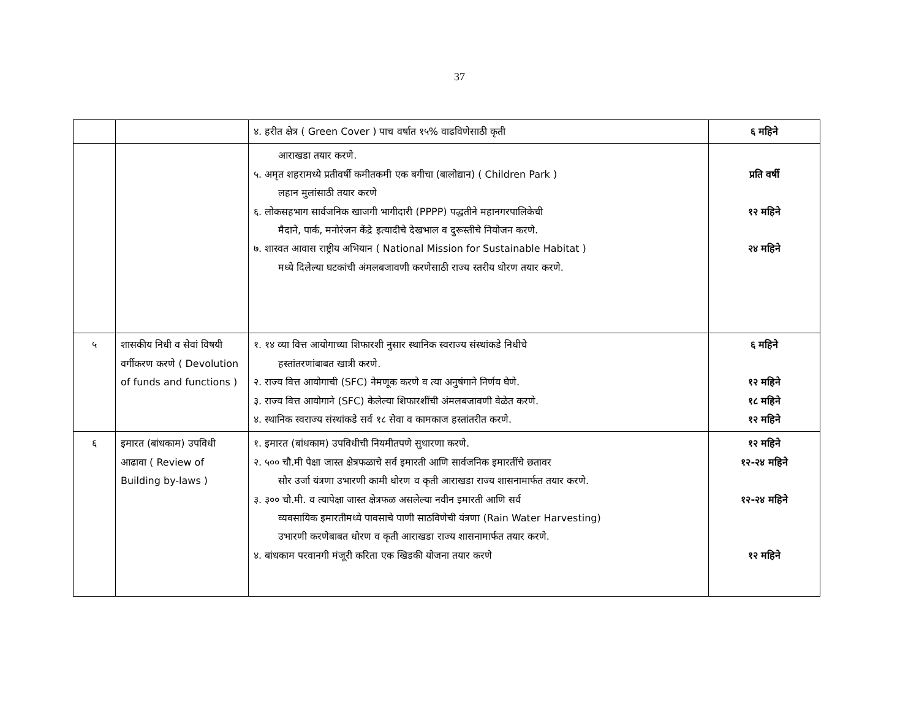37
| | | ४. हरीत क्षेत्र ( Green Cover ) पाच वर्षात १५% वाढविणेसाठी कृती | ६ महिने |
| | | आराखडा तयार करणे. ५. अमृत शहरामध्ये प्रतीवर्षी कमीतकमी एक बगीचा (बालोद्यान) ( Children Park ) लहान मुलांसाठी तयार करणे ६. लोकसहभाग सार्वजनिक खाजगी भागीदारी (PPPP) पद्धतीने महानगरपालिकेची मैदाने, पार्क, मनोरंजन केंद्रे इत्यादीचे देखभाल व दुरूस्तीचे नियोजन करणे. ७. शास्वत आवास राष्ट्रीय अभियान ( National Mission for Sustainable Habitat ) मध्ये दिलेल्या घटकांची अंमलबजावणी करणेसाठी राज्य स्तरीय धोरण तयार करणे. | प्रति वर्षी १२ महिने २४ महिने |
| ५ | शासकीय निधी व सेवां विषयी वर्गीकरण करणे ( Devolution of funds and functions ) | १. १४ व्या वित्त आयोगाच्या शिफारशी नुसार स्थानिक स्वराज्य संस्थांकडे निधीचे हस्तांतरणांबाबत खात्री करणे. २. राज्य वित्त आयोगाची (SFC) नेमणूक करणे व त्या अनुषंगाने निर्णय घेणे. ३. राज्य वित्त आयोगाने (SFC) केलेल्या शिफारशींची अंमलबजावणी वेळेत करणे. ४. स्थानिक स्वराज्य संस्थांकडे सर्व १८ सेवा व कामकाज हस्तांतरीत करणे. | ६ महिने १२ महिने १८ महिने १२ महिने |
| ६ | इमारत (बांधकाम) उपविधी आढावा ( Review of Building by-laws ) | १. इमारत (बांधकाम) उपविधीची नियमीतपणे सुधारणा करणे. २. ५०० चौ.मी पेक्षा जास्त क्षेत्रफळाचे सर्व इमारती आणि सार्वजनिक इमारतींचे छतावर सौर उर्जा यंत्रणा उभारणी कामी धोरण व कृती आराखडा राज्य शासनामार्फत तयार करणे. ३. ३०० चौ.मी. व त्यापेक्षा जास्त क्षेत्रफळ असलेल्या नवीन इमारती आणि सर्व व्यवसायिक इमारतीमध्ये पावसाचे पाणी साठविणेची यंत्रणा (Rain Water Harvesting) उभारणी करणेबाबत धोरण व कृती आराखडा राज्य शासनामार्फत तयार करणे. ४. बांधकाम परवानगी मंजूरी करिता एक खिडकी योजना तयार करणे | १२ महिने १२-२४ महिने १२-२४ महिने १२ महिने |